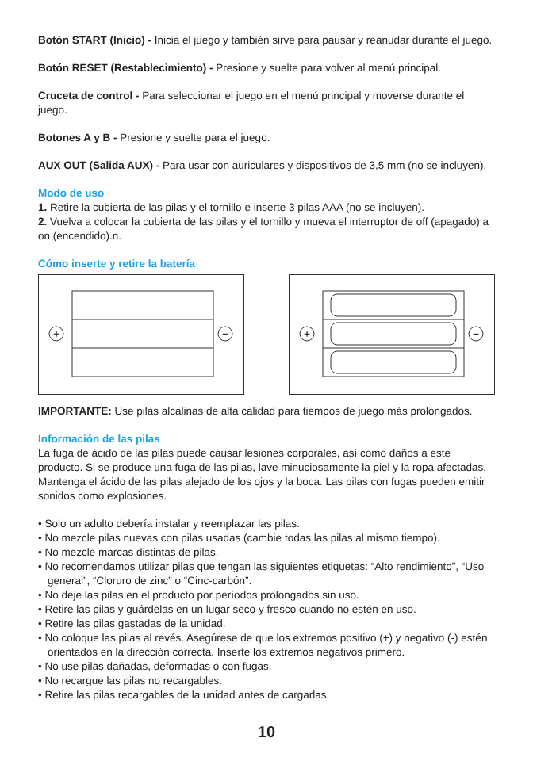Botón START (Inicio) - Inicia el juego y también sirve para pausar y reanudar durante el juego.
Botón RESET (Restablecimiento) - Presione y suelte para volver al menú principal.
Cruceta de control - Para seleccionar el juego en el menú principal y moverse durante el juego.
Botones A y B - Presione y suelte para el juego.
AUX OUT (Salida AUX) - Para usar con auriculares y dispositivos de 3,5 mm (no se incluyen).
Modo de uso
1. Retire la cubierta de las pilas y el tornillo e inserte 3 pilas AAA (no se incluyen).
2. Vuelva a colocar la cubierta de las pilas y el tornillo y mueva el interruptor de off (apagado) a on (encendido).n.
Cómo inserte y retire la batería
+
−
+
−
IMPORTANTE: Use pilas alcalinas de alta calidad para tiempos de juego más prolongados.
Información de las pilas
La fuga de ácido de las pilas puede causar lesiones corporales, así como daños a este producto. Si se produce una fuga de las pilas, lave minuciosamente la piel y la ropa afectadas. Mantenga el ácido de las pilas alejado de los ojos y la boca. Las pilas con fugas pueden emitir sonidos como explosiones.
• Solo un adulto debería instalar y reemplazar las pilas.
• No mezcle pilas nuevas con pilas usadas (cambie todas las pilas al mismo tiempo).
• No mezcle marcas distintas de pilas.
• No recomendamos utilizar pilas que tengan las siguientes etiquetas: “Alto rendimiento”, “Uso general”, “Cloruro de zinc” o “Cinc-carbón”.
• No deje las pilas en el producto por períodos prolongados sin uso.
• Retire las pilas y guárdelas en un lugar seco y fresco cuando no estén en uso.
• Retire las pilas gastadas de la unidad.
• No coloque las pilas al revés. Asegúrese de que los extremos positivo (+) y negativo (-) estén orientados en la dirección correcta. Inserte los extremos negativos primero.
• No use pilas dañadas, deformadas o con fugas.
• No recargue las pilas no recargables.
• Retire las pilas recargables de la unidad antes de cargarlas.
10